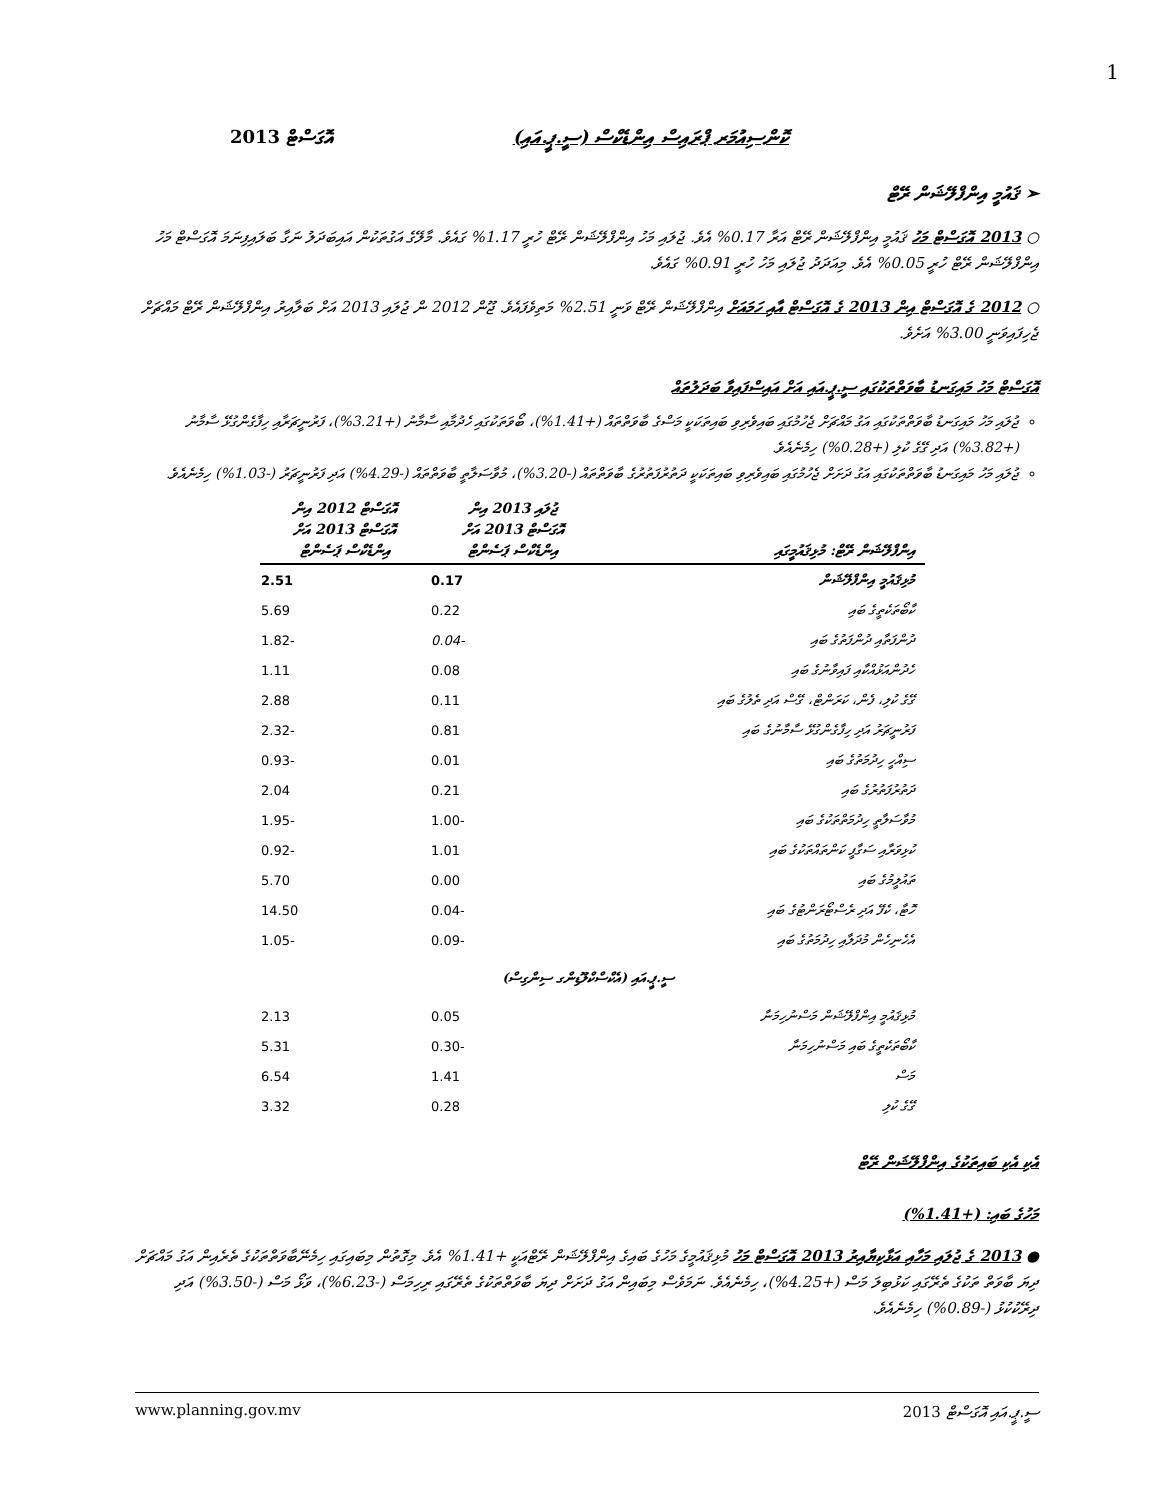1
ކޮންސިއުމަރ ޕްރައިސް އިންޑެކްސް (ސީ.ޕީ.އައި) އޮގަސްޓް 2013
➢ ޤައުމީ އިންފްލޭޝަން ރޭޓް
○ 2013 އޮގަސްޓް މަހު ޤައުމީ އިންފްލޭޝަން ރޭޓް އަރާ 0.17% އެވެ. ޖުލައި މަހު އިންފްލޭޝަން ރޭޓް ހުރީ 1.17% ގައެވެ. މާލޭގެ އަގުތަކުން އައިބަދަލު ނަގާ ބަލައިފިނަމަ އޮގަސްޓް މަހު އިންފްލޭޝަން ރޭޓް ހުރީ 0.05% އެވެ. މިއަދަދު ޖުލައި މަހު ހުރީ 0.91% ގައެވެ.
○ 2012 ގެ އޮގަސްޓް އިން 2013 ގެ އޮގަސްޓް އާއި ހަމައަށް އިންފްލޭޝަން ރޭޓް ވަނީ 2.51% މަތިވެފައެވެ. ޖޫން 2012 ން ޖުލައި 2013 އަށް ބަލާއިރު އިންފްލޭޝަން ރޭޓް މައްޗަށް ޖެހިފައިވަނީ 3.00% އަށެވެ.
އޮގަސްޓް މަހު މައިގަނޑު ބާވަތްތަކުގައި ސީ.ޕީ.އައި އަށް އައިސްފައިވާ ބަދަލުތައް
ޖުލައި މަހު މައިގަނޑު ބާވަތްތަކުގައި އަގު މައްޗަށް ޖެހުމުގައި ބައިވެރިވި ބައިތަކަކީ މަސްގެ ބާވަތްތައް (+1.41%)، ބޯވަތަކުގައި ހެދުމާއި ސާމާނު (+3.21%)، ފަރުނީޗަރާއި ހިފާގެންގުޅޭ ސާމާނު (+3.82%) އަދި ގޭގެ ކުލި (+0.28%) ހިމެނެއެވެ.
ޖުލައި މަހު މައިގަނޑު ބާވަތްތަކުގައި އަގު ދަށަށް ޖެހުމުގައި ބައިވެރިވި ބައިތަކަކީ ދަތުރުފަތުރުގެ ބާވަތްތައް (-3.20%)، މުވާސަލާތީ ބާވަތްތައް (-4.29%) އަދި ފަރުނީޗަރު (-1.03%) ހިމެނެއެވެ.
| އިންފްލޭޝަން ރޭޓް: މުޅިޤައުމީގައި | ޖުލައި 2013 އިން އޮގަސްޓް 2013 އަށް އިންޑެކްސް ޕަސެންޓް | އޮގަސްޓް 2012 އިން އޮގަސްޓް 2013 އަށް އިންޑެކްސް ޕަސެންޓް |
| --- | --- | --- |
| މުޅިޤައުމީ އިންފްލޭޝަން | 0.17 | 2.51 |
| ކާބޯތަކެތީގެ ބައި | 0.22 | 5.69 |
| ދުންފަތާއި ދުންފަތުގެ ބައި | -0.04 | -1.82 |
| ހެދުންއަޅުއްކާއި ފައިވާނުގެ ބައި | 0.08 | 1.11 |
| ގޭގެ ކުލި، ފެން، ކަރަންޓް، ގޭސް އަދި ތެލުގެ ބައި | 0.11 | 2.88 |
| ފަރުނީޗަރު އަދި ހިފާގެންގުޅޭ ސާމާނުގެ ބައި | 0.81 | -2.32 |
| ސިއްހީ ހިދުމަތުގެ ބައި | 0.01 | -0.93 |
| ދަތުރުފަތުރުގެ ބައި | 0.21 | 2.04 |
| މުވާސަލާތީ ހިދުމަތްތަކުގެ ބައި | -1.00 | -1.95 |
| ކުޅިވަރާއި ސަގާފީ ކަންތައްތަކުގެ ބައި | 1.01 | -0.92 |
| ތައުލީމުގެ ބައި | 0.00 | 5.70 |
| ހޮޓާ، ކެފޭ އަދި ރެސްޓޯރަންޓުގެ ބައި | -0.04 | 14.50 |
| އެހެނިހެން މުދަލާއި ހިދުމަތުގެ ބައި | -0.09 | -1.05 |
| ސީ.ޕީ.އައި (އެކްސްކްލޫޑިންގ ސިންގިސް) | | |
| މުޅިޤައުމީ އިންފްލޭޝަން މަސްނުހިމަނާ | 0.05 | 2.13 |
| ކާބޯތަކެތީގެ ބައި މަސްނުހިމަނާ | -0.30 | 5.31 |
| މަސް | 1.41 | 6.54 |
| ގޭގެ ކުލި | 0.28 | 3.32 |
އެކި އެކި ބައިތަކުގެ އިންފްލޭޝަން ރޭޓް
މަހުގެ ބައި: (+1.41%)
● 2013 ގެ ޖުލައި މަހާއި އަޅާކިޔާއިރު 2013 އޮގަސްޓް މަހު މުޅިޤައުމީގެ މަހުގެ ބައިގެ އިންފްލޭޝަން ރޭޓްއަކީ +1.41% އެވެ. މިގޮތުން މިބައިގައި ހިމެނޭބާވަތްތަކުގެ ތެރެއިން އަގު މައްޗަށް ދިޔަ ބާވަތް ތަކުގެ ތެރޭގައި ކަޅުބިލަ މަސް (+4.25%)، ހިމެނެއެވެ. ނަމަވެސް މިބައިން އަގު ދަށަށް ދިޔަ ބާވަތްތަކުގެ ތެރޭގައި ރިހިމަސް (-6.23%)، ވަޅޯ މަސް (-3.50%) އަދި ދިރޭކުކުޅު (-0.89%) ހިމެނެއެވެ.
www.planning.gov.mv ސީ.ޕީ.އައި އޮގަސްޓް 2013